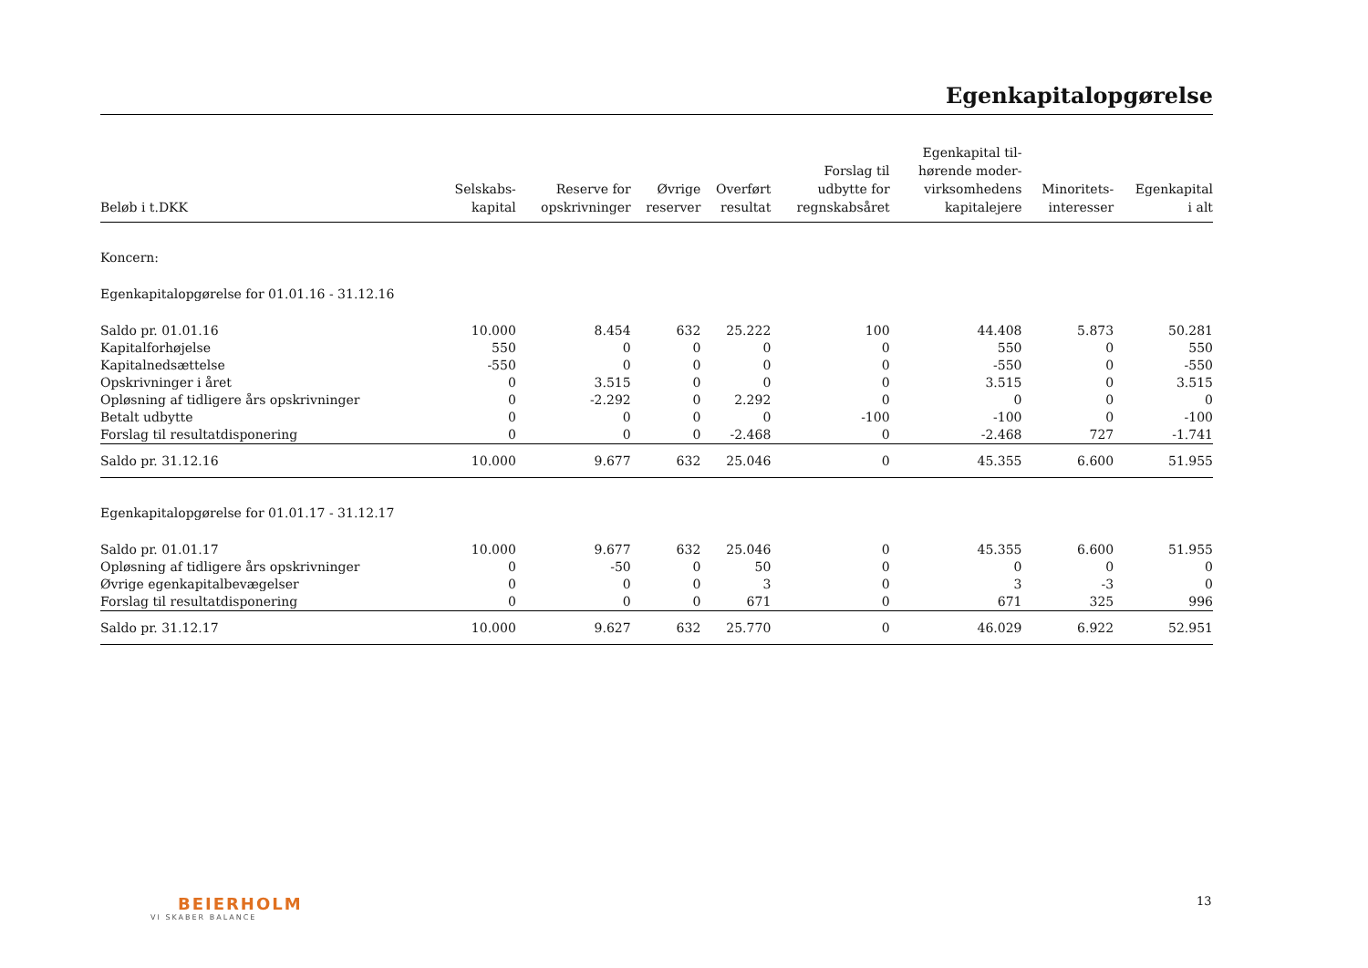Egenkapitalopgørelse
| Beløb i t.DKK | Selskabs- kapital | Reserve for opskrivninger | Øvrige reserver | Overført resultat | Forslag til udbytte for regnskabsåret | Egenkapital til- hørende moder- virksomhedens kapitalejere | Minoritets- interesser | Egenkapital i alt |
| --- | --- | --- | --- | --- | --- | --- | --- | --- |
| Koncern: | | | | | | | | |
| Egenkapitalopgørelse for 01.01.16 - 31.12.16 | | | | | | | | |
| Saldo pr. 01.01.16 | 10.000 | 8.454 | 632 | 25.222 | 100 | 44.408 | 5.873 | 50.281 |
| Kapitalforhøjelse | 550 | 0 | 0 | 0 | 0 | 550 | 0 | 550 |
| Kapitalnedsættelse | -550 | 0 | 0 | 0 | 0 | -550 | 0 | -550 |
| Opskrivninger i året | 0 | 3.515 | 0 | 0 | 0 | 3.515 | 0 | 3.515 |
| Opløsning af tidligere års opskrivninger | 0 | -2.292 | 0 | 2.292 | 0 | 0 | 0 | 0 |
| Betalt udbytte | 0 | 0 | 0 | 0 | -100 | -100 | 0 | -100 |
| Forslag til resultatdisponering | 0 | 0 | 0 | -2.468 | 0 | -2.468 | 727 | -1.741 |
| Saldo pr. 31.12.16 | 10.000 | 9.677 | 632 | 25.046 | 0 | 45.355 | 6.600 | 51.955 |
| Egenkapitalopgørelse for 01.01.17 - 31.12.17 | | | | | | | | |
| Saldo pr. 01.01.17 | 10.000 | 9.677 | 632 | 25.046 | 0 | 45.355 | 6.600 | 51.955 |
| Opløsning af tidligere års opskrivninger | 0 | -50 | 0 | 50 | 0 | 0 | 0 | 0 |
| Øvrige egenkapitalbevægelser | 0 | 0 | 0 | 3 | 0 | 3 | -3 | 0 |
| Forslag til resultatdisponering | 0 | 0 | 0 | 671 | 0 | 671 | 325 | 996 |
| Saldo pr. 31.12.17 | 10.000 | 9.627 | 632 | 25.770 | 0 | 46.029 | 6.922 | 52.951 |
BEIERHOLM
VI SKABER BALANCE
13